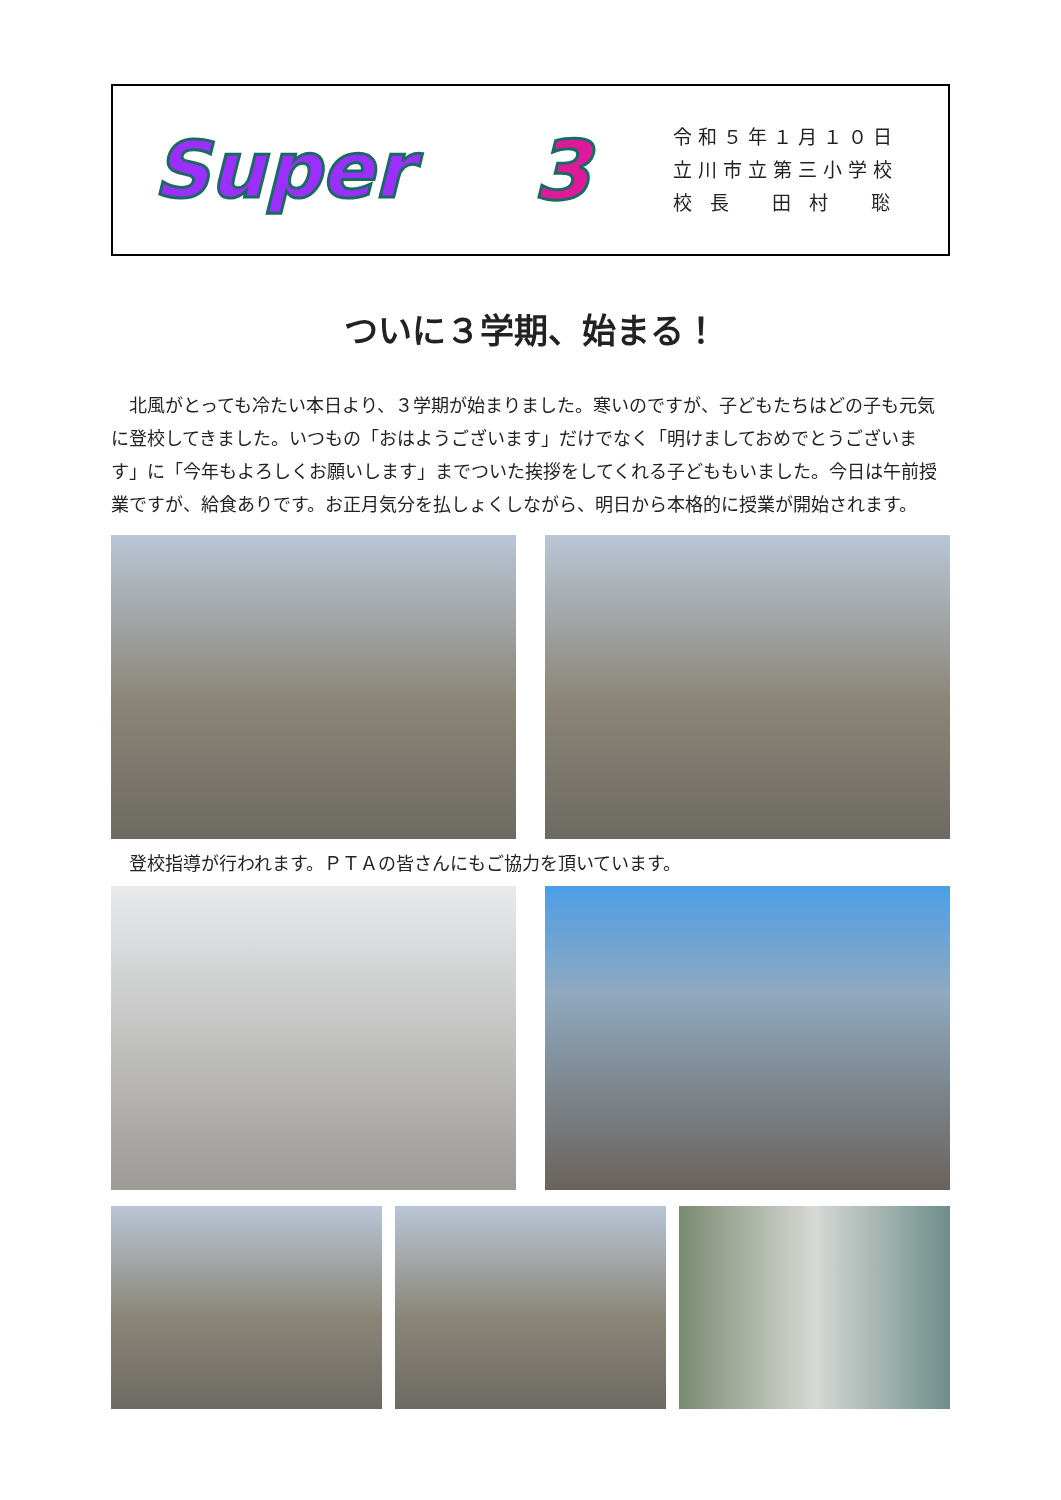Super 3
令和５年１月１０日
立川市立第三小学校
校 長　 田 村　 聡
ついに３学期、始まる！
北風がとっても冷たい本日より、３学期が始まりました。寒いのですが、子どもたちはどの子も元気に登校してきました。いつもの「おはようございます」だけでなく「明けましておめでとうございます」に「今年もよろしくお願いします」までついた挨拶をしてくれる子どももいました。今日は午前授業ですが、給食ありです。お正月気分を払しょくしながら、明日から本格的に授業が開始されます。
登校指導が行われます。ＰＴＡの皆さんにもご協力を頂いています。